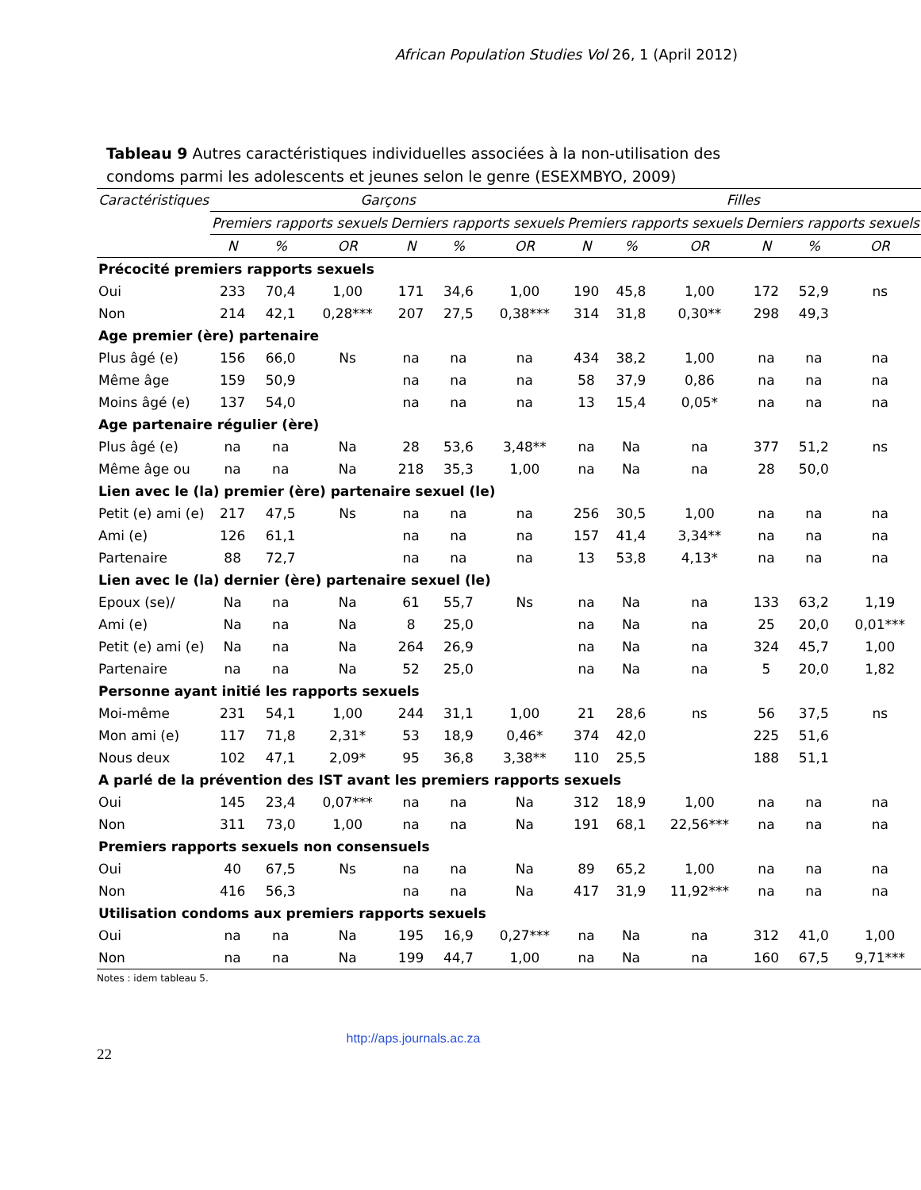African Population Studies Vol 26, 1 (April 2012)
Tableau 9 Autres caractéristiques individuelles associées à la non-utilisation des condoms parmi les adolescents et jeunes selon le genre (ESEXMBYO, 2009)
| Caractéristiques | Garçons | | | | | | Filles | | | | | |
| --- | --- | --- | --- | --- | --- | --- | --- | --- | --- | --- | --- | --- |
| | Premiers rapports sexuels | | | Derniers rapports sexuels | | | Premiers rapports sexuels | | | Derniers rapports sexuels | | |
| | N | % | OR | N | % | OR | N | % | OR | N | % | OR |
| Précocité premiers rapports sexuels | | | | | | | | | | | | |
| Oui | 233 | 70,4 | 1,00 | 171 | 34,6 | 1,00 | 190 | 45,8 | 1,00 | 172 | 52,9 | ns |
| Non | 214 | 42,1 | 0,28*** | 207 | 27,5 | 0,38*** | 314 | 31,8 | 0,30** | 298 | 49,3 | |
| Age premier (ère) partenaire | | | | | | | | | | | | |
| Plus âgé (e) | 156 | 66,0 | Ns | na | na | na | 434 | 38,2 | 1,00 | na | na | na |
| Même âge | 159 | 50,9 | | na | na | na | 58 | 37,9 | 0,86 | na | na | na |
| Moins âgé (e) | 137 | 54,0 | | na | na | na | 13 | 15,4 | 0,05* | na | na | na |
| Age partenaire régulier (ère) | | | | | | | | | | | | |
| Plus âgé (e) | na | na | Na | 28 | 53,6 | 3,48** | na | Na | na | 377 | 51,2 | ns |
| Même âge ou | na | na | Na | 218 | 35,3 | 1,00 | na | Na | na | 28 | 50,0 | |
| Lien avec le (la) premier (ère) partenaire sexuel (le) | | | | | | | | | | | | |
| Petit (e) ami (e) | 217 | 47,5 | Ns | na | na | na | 256 | 30,5 | 1,00 | na | na | na |
| Ami (e) | 126 | 61,1 | | na | na | na | 157 | 41,4 | 3,34** | na | na | na |
| Partenaire | 88 | 72,7 | | na | na | na | 13 | 53,8 | 4,13* | na | na | na |
| Lien avec le (la) dernier (ère) partenaire sexuel (le) | | | | | | | | | | | | |
| Epoux (se)/ | Na | na | Na | 61 | 55,7 | Ns | na | Na | na | 133 | 63,2 | 1,19 |
| Ami (e) | Na | na | Na | 8 | 25,0 | | na | Na | na | 25 | 20,0 | 0,01*** |
| Petit (e) ami (e) | Na | na | Na | 264 | 26,9 | | na | Na | na | 324 | 45,7 | 1,00 |
| Partenaire | na | na | Na | 52 | 25,0 | | na | Na | na | 5 | 20,0 | 1,82 |
| Personne ayant initié les rapports sexuels | | | | | | | | | | | | |
| Moi-même | 231 | 54,1 | 1,00 | 244 | 31,1 | 1,00 | 21 | 28,6 | ns | 56 | 37,5 | ns |
| Mon ami (e) | 117 | 71,8 | 2,31* | 53 | 18,9 | 0,46* | 374 | 42,0 | | 225 | 51,6 | |
| Nous deux | 102 | 47,1 | 2,09* | 95 | 36,8 | 3,38** | 110 | 25,5 | | 188 | 51,1 | |
| A parlé de la prévention des IST avant les premiers rapports sexuels | | | | | | | | | | | | |
| Oui | 145 | 23,4 | 0,07*** | na | na | Na | 312 | 18,9 | 1,00 | na | na | na |
| Non | 311 | 73,0 | 1,00 | na | na | Na | 191 | 68,1 | 22,56*** | na | na | na |
| Premiers rapports sexuels non consensuels | | | | | | | | | | | | |
| Oui | 40 | 67,5 | Ns | na | na | Na | 89 | 65,2 | 1,00 | na | na | na |
| Non | 416 | 56,3 | | na | na | Na | 417 | 31,9 | 11,92*** | na | na | na |
| Utilisation condoms aux premiers rapports sexuels | | | | | | | | | | | | |
| Oui | na | na | Na | 195 | 16,9 | 0,27*** | na | Na | na | 312 | 41,0 | 1,00 |
| Non | na | na | Na | 199 | 44,7 | 1,00 | na | Na | na | 160 | 67,5 | 9,71*** |
Notes : idem tableau 5.
http://aps.journals.ac.za
22